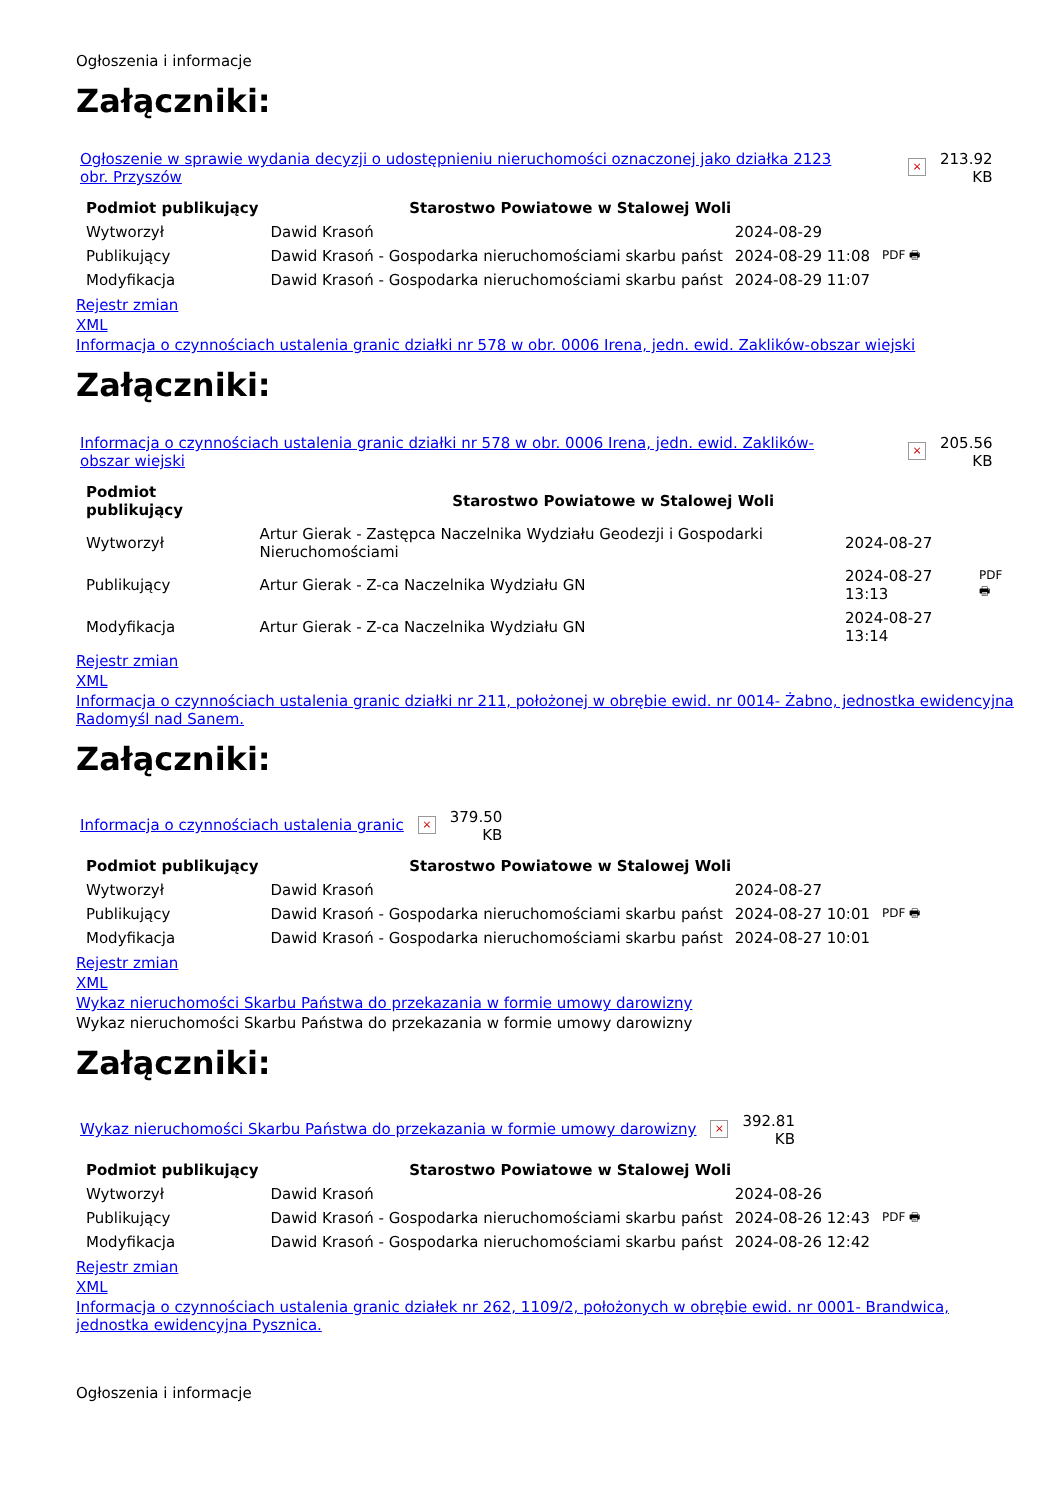Ogłoszenia i informacje
Załączniki:
Ogłoszenie w sprawie wydania decyzji o udostępnieniu nieruchomości oznaczonej jako działka 2123 obr. Przyszów × 213.92
KB
| Podmiot publikujący | Starostwo Powiatowe w Stalowej Woli | | |
| Wytworzył | Dawid Krasoń | 2024-08-29 | PDF 🖶 |
| Publikujący | Dawid Krasoń - Gospodarka nieruchomościami skarbu państ | 2024-08-29 11:08 | |
| Modyfikacja | Dawid Krasoń - Gospodarka nieruchomościami skarbu państ | 2024-08-29 11:07 | |
Rejestr zmian
XML
Informacja o czynnościach ustalenia granic działki nr 578 w obr. 0006 Irena, jedn. ewid. Zaklików-obszar wiejski
Załączniki:
Informacja o czynnościach ustalenia granic działki nr 578 w obr. 0006 Irena, jedn. ewid. Zaklików-obszar wiejski × 205.56
KB
| Podmiot publikujący | Starostwo Powiatowe w Stalowej Woli | | |
| Wytworzył | Artur Gierak - Zastępca Naczelnika Wydziału Geodezji i Gospodarki Nieruchomościami | 2024-08-27 | PDF 🖶 |
| Publikujący | Artur Gierak - Z-ca Naczelnika Wydziału GN | 2024-08-27 13:13 | |
| Modyfikacja | Artur Gierak - Z-ca Naczelnika Wydziału GN | 2024-08-27 13:14 | |
Rejestr zmian
XML
Informacja o czynnościach ustalenia granic działki nr 211, położonej w obrębie ewid. nr 0014- Żabno, jednostka ewidencyjna Radomyśl nad Sanem.
Załączniki:
Informacja o czynnościach ustalenia granic × 379.50
KB
| Podmiot publikujący | Starostwo Powiatowe w Stalowej Woli | | |
| Wytworzył | Dawid Krasoń | 2024-08-27 | PDF 🖶 |
| Publikujący | Dawid Krasoń - Gospodarka nieruchomościami skarbu państ | 2024-08-27 10:01 | |
| Modyfikacja | Dawid Krasoń - Gospodarka nieruchomościami skarbu państ | 2024-08-27 10:01 | |
Rejestr zmian
XML
Wykaz nieruchomości Skarbu Państwa do przekazania w formie umowy darowizny
Wykaz nieruchomości Skarbu Państwa do przekazania w formie umowy darowizny
Załączniki:
Wykaz nieruchomości Skarbu Państwa do przekazania w formie umowy darowizny × 392.81
KB
| Podmiot publikujący | Starostwo Powiatowe w Stalowej Woli | | |
| Wytworzył | Dawid Krasoń | 2024-08-26 | PDF 🖶 |
| Publikujący | Dawid Krasoń - Gospodarka nieruchomościami skarbu państ | 2024-08-26 12:43 | |
| Modyfikacja | Dawid Krasoń - Gospodarka nieruchomościami skarbu państ | 2024-08-26 12:42 | |
Rejestr zmian
XML
Informacja o czynnościach ustalenia granic działek nr 262, 1109/2, położonych w obrębie ewid. nr 0001- Brandwica, jednostka ewidencyjna Pysznica.
Ogłoszenia i informacje